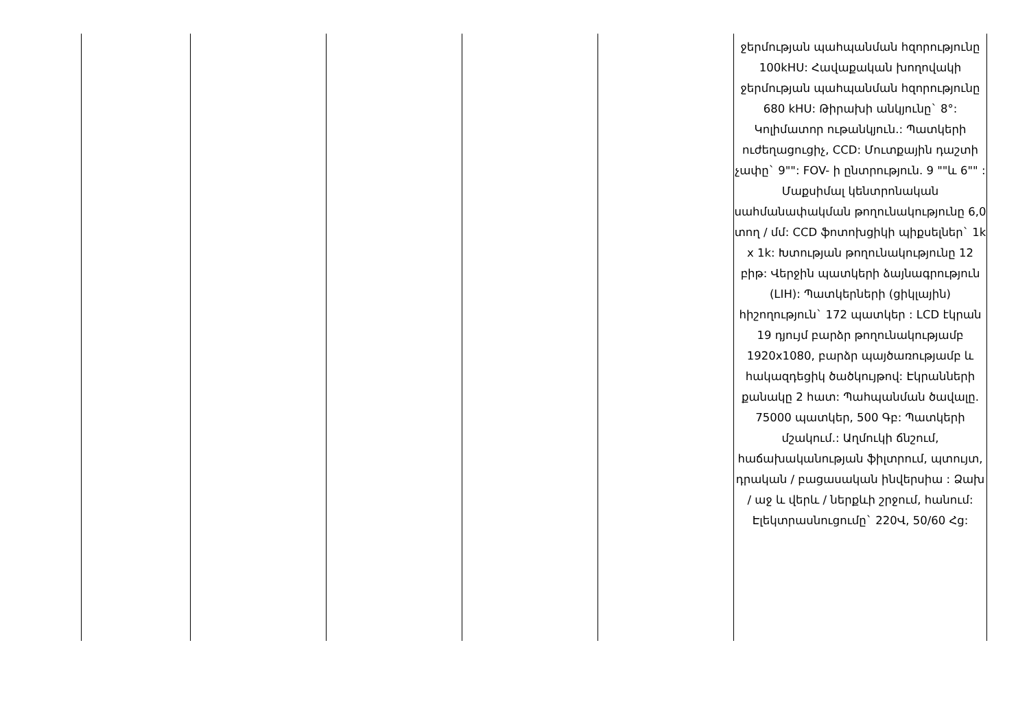| | | | | | ջերմության պահպանման հզորությունը 100kHU: Հավաքական խողովակի ջերմության պահպանման հզորությունը 680 kHU: Թիրախի անկյունը` 8°: Կոլիմատոր ութանկյուն.: Պատկերի ուժեղացուցիչ, CCD: Մուտքային դաշտի չափը` 9"": FOV- ի ընտրություն. 9 ""և 6"" : Մաքսիմալ կենտրոնական սահմանափակման թողունակությունը 6,0 տող / մմ: CCD ֆոտոխցիկի պիքսելներ` 1k x 1k: Խտության թողունակությունը 12 բիթ: Վերջին պատկերի ձայնագրություն (LIH): Պատկերների (ցիկլային) հիշողություն` 172 պատկեր : LCD էկրան 19 դյույմ բարձր թողունակությամբ 1920x1080, բարձր պայծառությամբ և հակազդեցիկ ծածկույթով: Էկրանների քանակը 2 հատ: Պահպանման ծավալը. 75000 պատկեր, 500 Գբ: Պատկերի մշակում.: Աղմուկի ճնշում, հաճախականության ֆիլտրում, պտույտ, դրական / բացասական ինվերսիա : Ձախ / աջ և վերև / ներքևի շրջում, հանում: Էլեկտրասնուցումը` 220Վ, 50/60 Հց: |